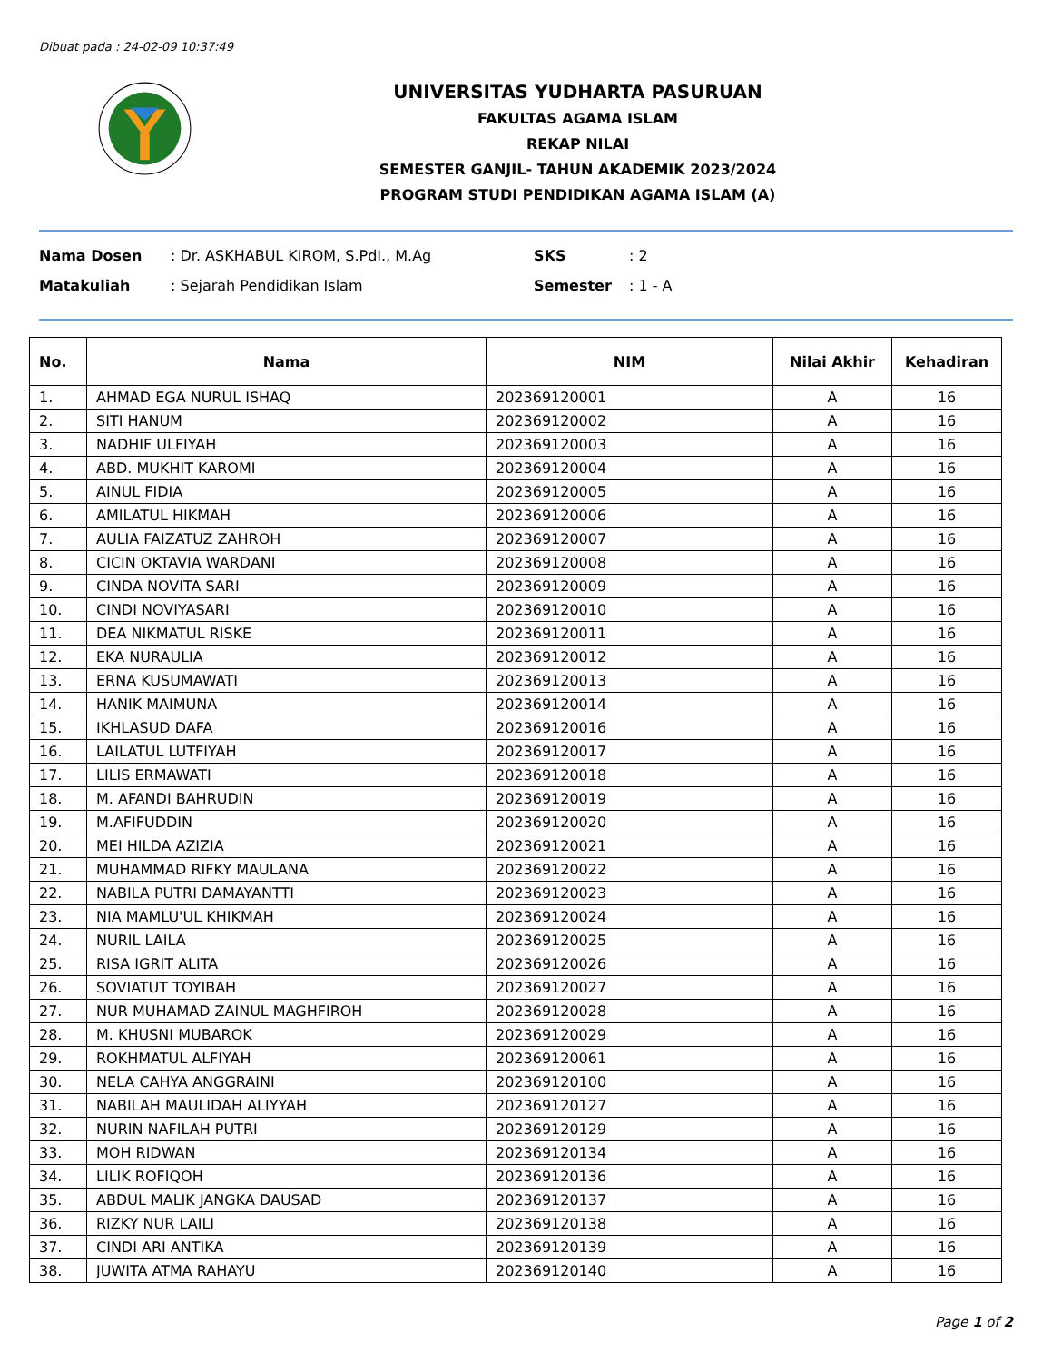Dibuat pada : 24-02-09 10:37:49
UNIVERSITAS YUDHARTA PASURUAN
FAKULTAS AGAMA ISLAM
REKAP NILAI
SEMESTER GANJIL- TAHUN AKADEMIK 2023/2024
PROGRAM STUDI PENDIDIKAN AGAMA ISLAM (A)
Nama Dosen : Dr. ASKHABUL KIROM, S.PdI., M.Ag SKS : 2
Matakuliah : Sejarah Pendidikan Islam Semester : 1 - A
| No. | Nama | NIM | Nilai Akhir | Kehadiran |
| --- | --- | --- | --- | --- |
| 1. | AHMAD EGA NURUL ISHAQ | 202369120001 | A | 16 |
| 2. | SITI HANUM | 202369120002 | A | 16 |
| 3. | NADHIF ULFIYAH | 202369120003 | A | 16 |
| 4. | ABD. MUKHIT KAROMI | 202369120004 | A | 16 |
| 5. | AINUL FIDIA | 202369120005 | A | 16 |
| 6. | AMILATUL HIKMAH | 202369120006 | A | 16 |
| 7. | AULIA FAIZATUZ ZAHROH | 202369120007 | A | 16 |
| 8. | CICIN OKTAVIA WARDANI | 202369120008 | A | 16 |
| 9. | CINDA NOVITA SARI | 202369120009 | A | 16 |
| 10. | CINDI NOVIYASARI | 202369120010 | A | 16 |
| 11. | DEA NIKMATUL RISKE | 202369120011 | A | 16 |
| 12. | EKA NURAULIA | 202369120012 | A | 16 |
| 13. | ERNA KUSUMAWATI | 202369120013 | A | 16 |
| 14. | HANIK MAIMUNA | 202369120014 | A | 16 |
| 15. | IKHLASUD DAFA | 202369120016 | A | 16 |
| 16. | LAILATUL LUTFIYAH | 202369120017 | A | 16 |
| 17. | LILIS ERMAWATI | 202369120018 | A | 16 |
| 18. | M. AFANDI BAHRUDIN | 202369120019 | A | 16 |
| 19. | M.AFIFUDDIN | 202369120020 | A | 16 |
| 20. | MEI HILDA AZIZIA | 202369120021 | A | 16 |
| 21. | MUHAMMAD RIFKY MAULANA | 202369120022 | A | 16 |
| 22. | NABILA PUTRI DAMAYANTTI | 202369120023 | A | 16 |
| 23. | NIA MAMLU'UL KHIKMAH | 202369120024 | A | 16 |
| 24. | NURIL LAILA | 202369120025 | A | 16 |
| 25. | RISA IGRIT ALITA | 202369120026 | A | 16 |
| 26. | SOVIATUT TOYIBAH | 202369120027 | A | 16 |
| 27. | NUR MUHAMAD ZAINUL MAGHFIROH | 202369120028 | A | 16 |
| 28. | M. KHUSNI MUBAROK | 202369120029 | A | 16 |
| 29. | ROKHMATUL ALFIYAH | 202369120061 | A | 16 |
| 30. | NELA CAHYA ANGGRAINI | 202369120100 | A | 16 |
| 31. | NABILAH MAULIDAH ALIYYAH | 202369120127 | A | 16 |
| 32. | NURIN NAFILAH PUTRI | 202369120129 | A | 16 |
| 33. | MOH RIDWAN | 202369120134 | A | 16 |
| 34. | LILIK ROFIQOH | 202369120136 | A | 16 |
| 35. | ABDUL MALIK JANGKA DAUSAD | 202369120137 | A | 16 |
| 36. | RIZKY NUR LAILI | 202369120138 | A | 16 |
| 37. | CINDI ARI ANTIKA | 202369120139 | A | 16 |
| 38. | JUWITA ATMA RAHAYU | 202369120140 | A | 16 |
Page 1 of 2